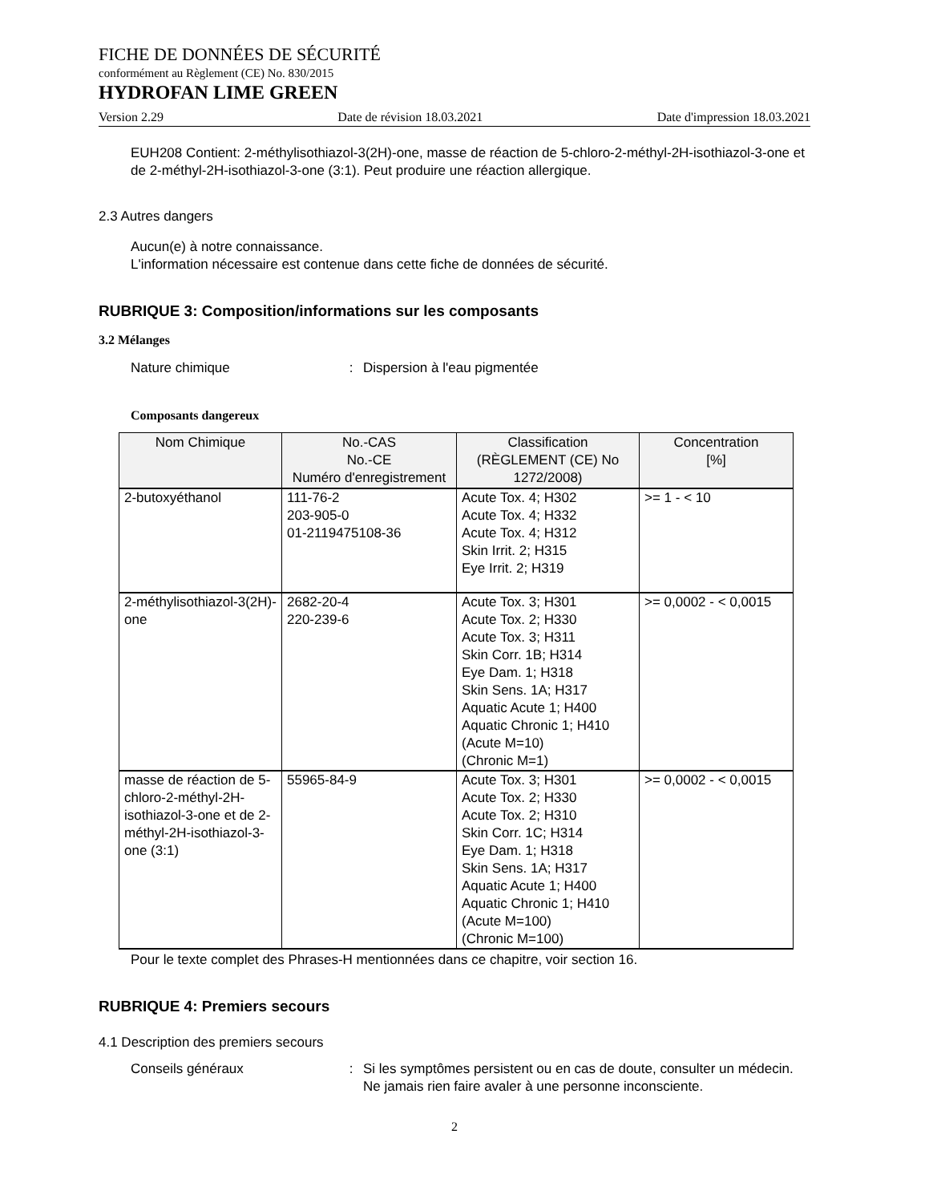FICHE DE DONNÉES DE SÉCURITÉ
conformément au Règlement (CE) No. 830/2015
HYDROFAN LIME GREEN
Version 2.29 Date de révision 18.03.2021 Date d'impression 18.03.2021
EUH208 Contient: 2-méthylisothiazol-3(2H)-one, masse de réaction de 5-chloro-2-méthyl-2H-isothiazol-3-one et de 2-méthyl-2H-isothiazol-3-one (3:1). Peut produire une réaction allergique.
2.3 Autres dangers
Aucun(e) à notre connaissance.
L'information nécessaire est contenue dans cette fiche de données de sécurité.
RUBRIQUE 3: Composition/informations sur les composants
3.2 Mélanges
Nature chimique: Dispersion à l'eau pigmentée
Composants dangereux
| Nom Chimique | No.-CAS No.-CE Numéro d'enregistrement | Classification (RÈGLEMENT (CE) No 1272/2008) | Concentration [%] |
| --- | --- | --- | --- |
| 2-butoxyéthanol | 111-76-2 203-905-0 01-2119475108-36 | Acute Tox. 4; H302 Acute Tox. 4; H332 Acute Tox. 4; H312 Skin Irrit. 2; H315 Eye Irrit. 2; H319 | >= 1 - < 10 |
| 2-méthylisothiazol-3(2H)-one | 2682-20-4 220-239-6 | Acute Tox. 3; H301 Acute Tox. 2; H330 Acute Tox. 3; H311 Skin Corr. 1B; H314 Eye Dam. 1; H318 Skin Sens. 1A; H317 Aquatic Acute 1; H400 Aquatic Chronic 1; H410 (Acute M=10) (Chronic M=1) | >= 0,0002 - < 0,0015 |
| masse de réaction de 5-chloro-2-méthyl-2H-isothiazol-3-one et de 2-méthyl-2H-isothiazol-3-one (3:1) | 55965-84-9 | Acute Tox. 3; H301 Acute Tox. 2; H330 Acute Tox. 2; H310 Skin Corr. 1C; H314 Eye Dam. 1; H318 Skin Sens. 1A; H317 Aquatic Acute 1; H400 Aquatic Chronic 1; H410 (Acute M=100) (Chronic M=100) | >= 0,0002 - < 0,0015 |
Pour le texte complet des Phrases-H mentionnées dans ce chapitre, voir section 16.
RUBRIQUE 4: Premiers secours
4.1 Description des premiers secours
Conseils généraux: Si les symptômes persistent ou en cas de doute, consulter un médecin.
Ne jamais rien faire avaler à une personne inconsciente.
2